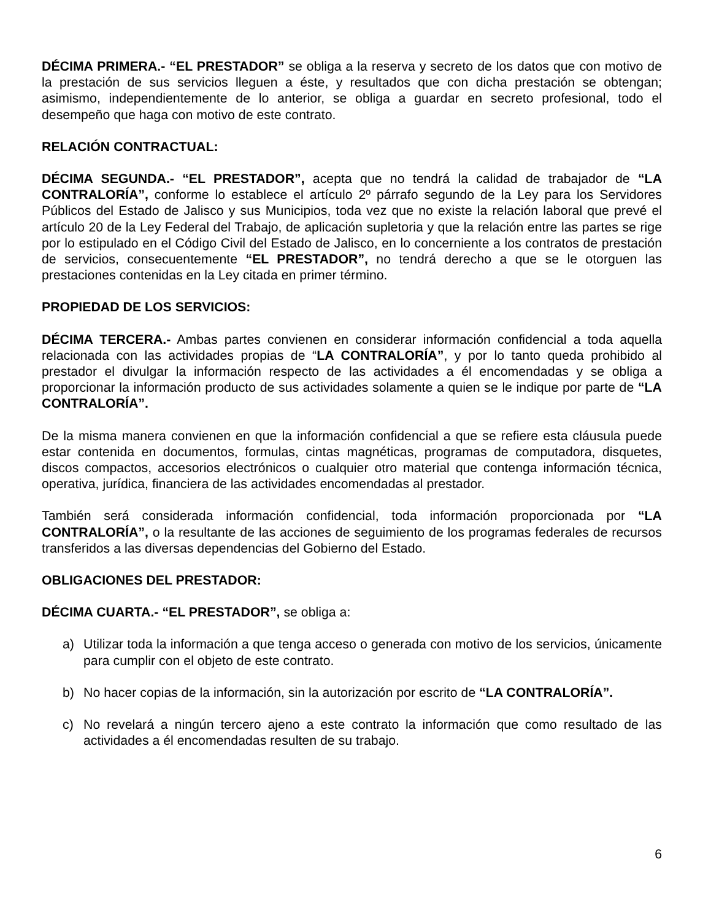DÉCIMA PRIMERA.- “EL PRESTADOR” se obliga a la reserva y secreto de los datos que con motivo de la prestación de sus servicios lleguen a éste, y resultados que con dicha prestación se obtengan; asimismo, independientemente de lo anterior, se obliga a guardar en secreto profesional, todo el desempeño que haga con motivo de este contrato.
RELACIÓN CONTRACTUAL:
DÉCIMA SEGUNDA.- “EL PRESTADOR”, acepta que no tendrá la calidad de trabajador de “LA CONTRALORÍA”, conforme lo establece el artículo 2º párrafo segundo de la Ley para los Servidores Públicos del Estado de Jalisco y sus Municipios, toda vez que no existe la relación laboral que prevé el artículo 20 de la Ley Federal del Trabajo, de aplicación supletoria y que la relación entre las partes se rige por lo estipulado en el Código Civil del Estado de Jalisco, en lo concerniente a los contratos de prestación de servicios, consecuentemente “EL PRESTADOR”, no tendrá derecho a que se le otorguen las prestaciones contenidas en la Ley citada en primer término.
PROPIEDAD DE LOS SERVICIOS:
DÉCIMA TERCERA.- Ambas partes convienen en considerar información confidencial a toda aquella relacionada con las actividades propias de “LA CONTRALORÍA”, y por lo tanto queda prohibido al prestador el divulgar la información respecto de las actividades a él encomendadas y se obliga a proporcionar la información producto de sus actividades solamente a quien se le indique por parte de “LA CONTRALORÍA”.
De la misma manera convienen en que la información confidencial a que se refiere esta cláusula puede estar contenida en documentos, formulas, cintas magnéticas, programas de computadora, disquetes, discos compactos, accesorios electrónicos o cualquier otro material que contenga información técnica, operativa, jurídica, financiera de las actividades encomendadas al prestador.
También será considerada información confidencial, toda información proporcionada por “LA CONTRALORÍA”, o la resultante de las acciones de seguimiento de los programas federales de recursos transferidos a las diversas dependencias del Gobierno del Estado.
OBLIGACIONES DEL PRESTADOR:
DÉCIMA CUARTA.- “EL PRESTADOR”, se obliga a:
a) Utilizar toda la información a que tenga acceso o generada con motivo de los servicios, únicamente para cumplir con el objeto de este contrato.
b) No hacer copias de la información, sin la autorización por escrito de “LA CONTRALORÍA”.
c) No revelará a ningún tercero ajeno a este contrato la información que como resultado de las actividades a él encomendadas resulten de su trabajo.
6